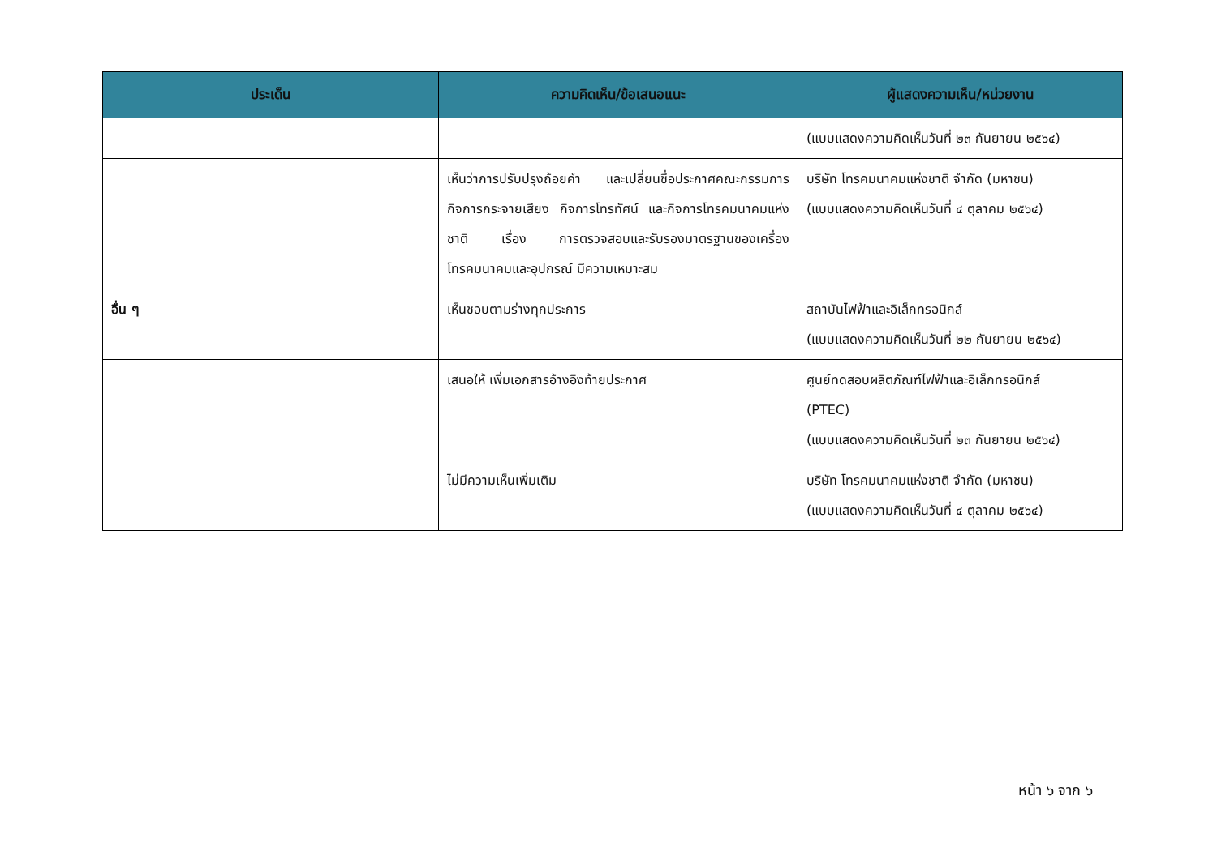| ประเด็น | ความคิดเห็น/ข้อเสนอแนะ | ผู้แสดงความเห็น/หน่วยงาน |
| --- | --- | --- |
| | | (แบบแสดงความคิดเห็นวันที่ ๒๓ กันยายน ๒๕๖๔) |
| | เห็นว่าการปรับปรุงถ้อยคำ และเปลี่ยนชื่อประกาศคณะกรรมการกิจการกระจายเสียง กิจการโทรทัศน์ และกิจการโทรคมนาคมแห่งชาติ เรื่อง การตรวจสอบและรับรองมาตรฐานของเครื่องโทรคมนาคมและอุปกรณ์ มีความเหมาะสม | บริษัท โทรคมนาคมแห่งชาติ จำกัด (มหาชน) (แบบแสดงความคิดเห็นวันที่ ๔ ตุลาคม ๒๕๖๔) |
| อื่น ๆ | เห็นชอบตามร่างทุกประการ | สถาบันไฟฟ้าและอิเล็กทรอนิกส์ (แบบแสดงความคิดเห็นวันที่ ๒๒ กันยายน ๒๕๖๔) |
| | เสนอให้ เพิ่มเอกสารอ้างอิงท้ายประกาศ | ศูนย์ทดสอบผลิตภัณฑ์ไฟฟ้าและอิเล็กทรอนิกส์ (PTEC) (แบบแสดงความคิดเห็นวันที่ ๒๓ กันยายน ๒๕๖๔) |
| | ไม่มีความเห็นเพิ่มเติม | บริษัท โทรคมนาคมแห่งชาติ จำกัด (มหาชน) (แบบแสดงความคิดเห็นวันที่ ๔ ตุลาคม ๒๕๖๔) |
หน้า ๖ จาก ๖